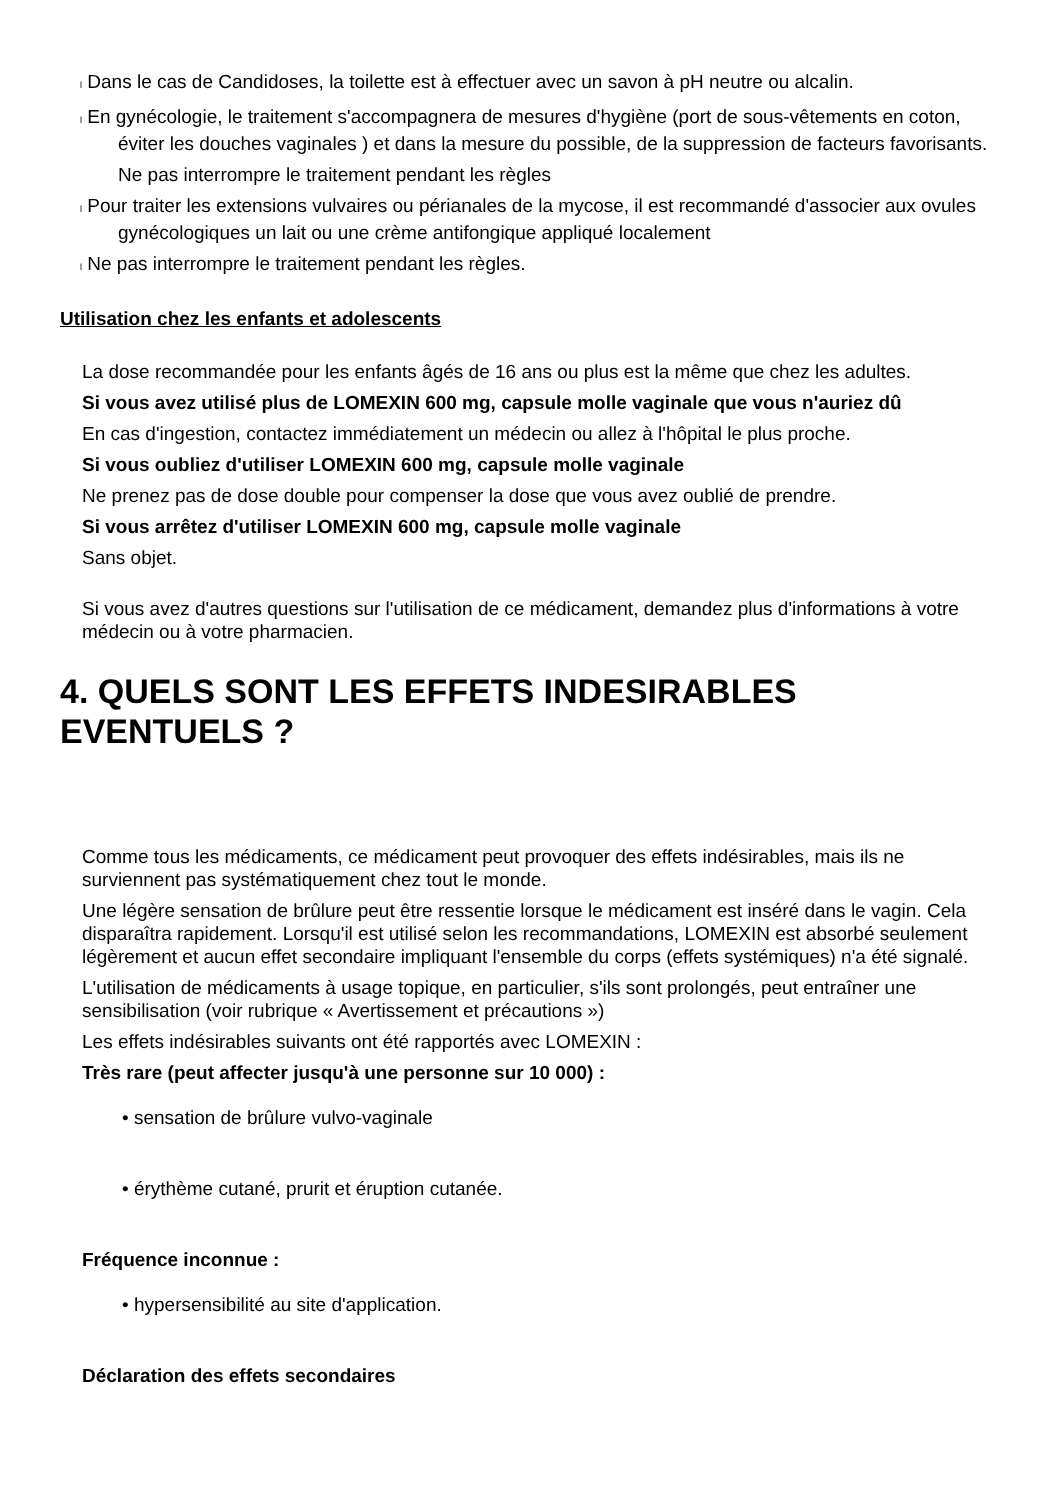l Dans le cas de Candidoses, la toilette est à effectuer avec un savon à pH neutre ou alcalin.
l En gynécologie, le traitement s'accompagnera de mesures d'hygiène (port de sous-vêtements en coton, éviter les douches vaginales ) et dans la mesure du possible, de la suppression de facteurs favorisants.
Ne pas interrompre le traitement pendant les règles
l Pour traiter les extensions vulvaires ou périanales de la mycose, il est recommandé d'associer aux ovules gynécologiques un lait ou une crème antifongique appliqué localement
l Ne pas interrompre le traitement pendant les règles.
Utilisation chez les enfants et adolescents
La dose recommandée pour les enfants âgés de 16 ans ou plus est la même que chez les adultes.
Si vous avez utilisé plus de LOMEXIN 600 mg, capsule molle vaginale que vous n'auriez dû
En cas d'ingestion, contactez immédiatement un médecin ou allez à l'hôpital le plus proche.
Si vous oubliez d'utiliser LOMEXIN 600 mg, capsule molle vaginale
Ne prenez pas de dose double pour compenser la dose que vous avez oublié de prendre.
Si vous arrêtez d'utiliser LOMEXIN 600 mg, capsule molle vaginale
Sans objet.
Si vous avez d'autres questions sur l'utilisation de ce médicament, demandez plus d'informations à votre médecin ou à votre pharmacien.
4. QUELS SONT LES EFFETS INDESIRABLES EVENTUELS ?
Comme tous les médicaments, ce médicament peut provoquer des effets indésirables, mais ils ne surviennent pas systématiquement chez tout le monde.
Une légère sensation de brûlure peut être ressentie lorsque le médicament est inséré dans le vagin. Cela disparaîtra rapidement. Lorsqu'il est utilisé selon les recommandations, LOMEXIN est absorbé seulement légèrement et aucun effet secondaire impliquant l'ensemble du corps (effets systémiques) n'a été signalé.
L'utilisation de médicaments à usage topique, en particulier, s'ils sont prolongés, peut entraîner une sensibilisation (voir rubrique « Avertissement et précautions »)
Les effets indésirables suivants ont été rapportés avec LOMEXIN :
Très rare (peut affecter jusqu'à une personne sur 10 000) :
• sensation de brûlure vulvo-vaginale
• érythème cutané, prurit et éruption cutanée.
Fréquence inconnue :
• hypersensibilité au site d'application.
Déclaration des effets secondaires